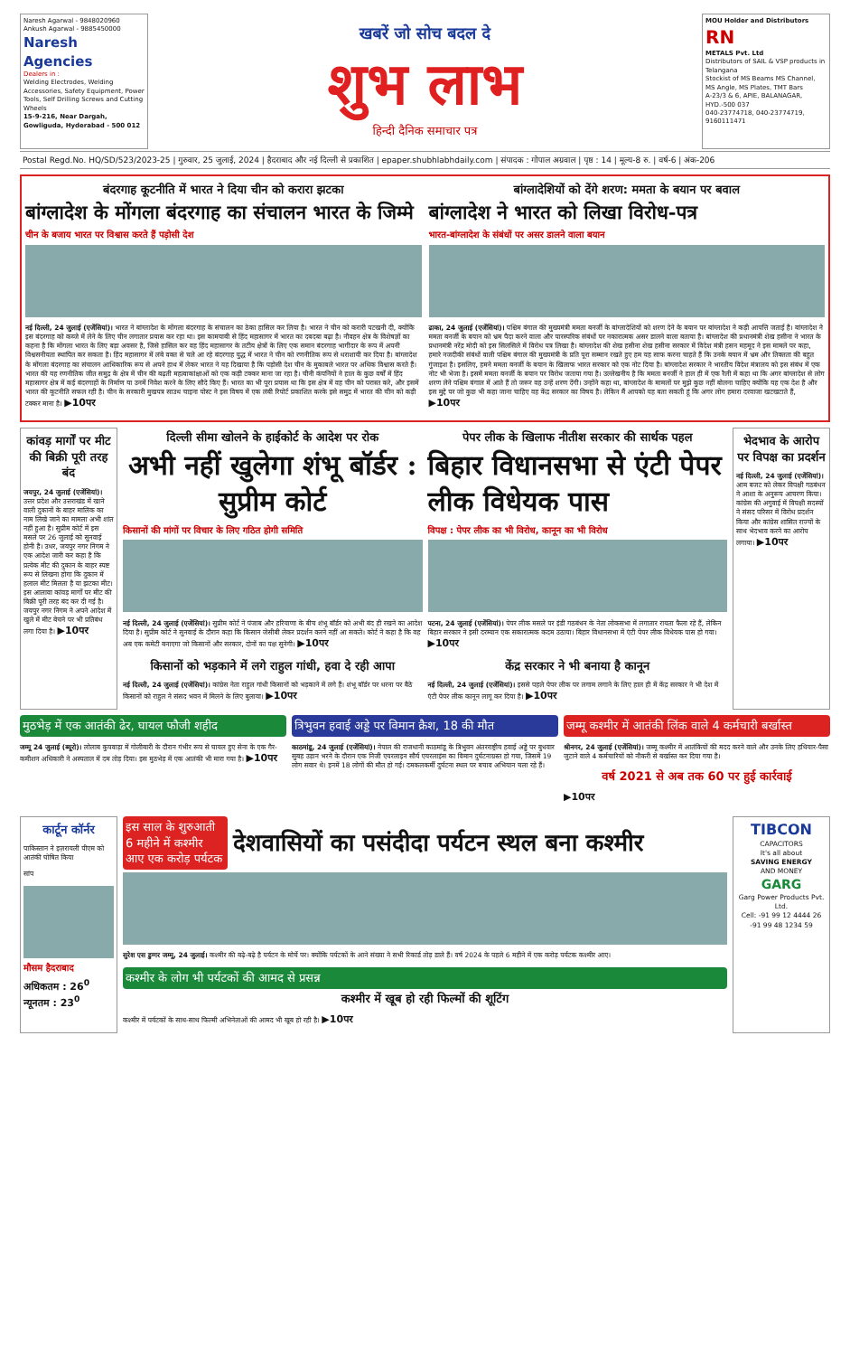Naresh Agarwal - 9848020960
Ankush Agarwal - 9885450000
Naresh Agencies
Dealers in :
Welding Electrodes, Welding Accessories, Safety Equipment, Power Tools, Self Drilling Screws and Cutting Wheels
15-9-216, Near Dargah, Gowliguda, Hyderabad - 500 012
खबरें जो सोच बदल दे
शुभ लाभ
हिन्दी दैनिक समाचार पत्र
MOU Holder and Distributors
RN
METALS Pvt. Ltd
Distributors of SAIL & VSP products in Telangana
Stockist of MS Beams MS Channel, MS Angle, MS Plates, TMT Bars
A-23/3 & 6, APIE, BALANAGAR, HYD.-500 037
040-23774718, 040-23774719, 9160111471
Postal Regd.No. HQ/SD/523/2023-25 | गुरुवार, 25 जुलाई, 2024 | हैदराबाद और नई दिल्ली से प्रकाशित | epaper.shubhlabhdaily.com | संपादक : गोपाल अग्रवाल | पृष्ठ : 14 | मूल्य-8 रु. | वर्ष-6 | अंक-206
बंदरगाह कूटनीति में भारत ने दिया चीन को करारा झटका
बांग्लादेश के मोंगला बंदरगाह का संचालन भारत के जिम्मे
चीन के बजाय भारत पर विश्वास करते हैं पड़ोसी देश
नई दिल्ली, 24 जुलाई (एजेंसियां)। भारत ने बांग्लादेश के मोंगला बंदरगाह के संचालन का ठेका हासिल कर लिया है। भारत ने चीन को करारी पटखनी दी, क्योंकि इस बंदरगाह को कब्जे में लेने के लिए चीन लगातार प्रयास कर रहा था। इस कामयाबी से हिंद महासागर में भारत का दबदबा बढ़ा है। नौवहन क्षेत्र के विशेषज्ञों का कहना है कि मोंगला भारत के लिए बड़ा अवसर है, जिसे हासिल कर वह हिंद महासागर के तटीय क्षेत्रों के लिए एक समान बंदरगाह भागीदार के रूप में अपनी विश्वसनीयता स्थापित कर सकता है। हिंद महासागर में लंबे वक्त से चले आ रहे बंदरगाह युद्ध में भारत ने चीन को रणनीतिक रूप से धराशायी कर दिया है। बांग्लादेश के मोंगला बंदरगाह का संचालन आधिकारिक रूप से अपने हाथ में लेकर भारत ने यह दिखाया है कि पड़ोसी देश चीन के मुकाबले भारत पर अधिक विश्वास करते हैं। भारत की यह रणनीतिक जीत समुद्र के क्षेत्र में चीन की बढ़ती महत्वाकांक्षाओं को एक कड़ी टक्कर माना जा रहा है। चीनी कंपनियों ने हाल के कुछ वर्षों में हिंद महासागर क्षेत्र में कई बंदरगाहों के निर्माण या उनमें निवेश करने के लिए सौदे किए हैं। भारत का भी पूरा प्रयास था कि इस क्षेत्र में वह चीन को परास्त करे, और इसमें भारत की कूटनीति सफल रही है। चीन के सरकारी मुखपत्र साउथ चाइना पोस्ट ने इस विषय में एक लंबी रिपोर्ट प्रकाशित करके इसे समुद्र में भारत की चीन को कड़ी टक्कर माना है। ▶10पर
बांग्लादेशियों को देंगे शरण: ममता के बयान पर बवाल
बांग्लादेश ने भारत को लिखा विरोध-पत्र
भारत-बांग्लादेश के संबंधों पर असर डालने वाला बयान
ढाका, 24 जुलाई (एजेंसियां)। पश्चिम बंगाल की मुख्यमंत्री ममता बनर्जी के बांग्लादेशियों को शरण देने के बयान पर बांग्लादेश ने कड़ी आपत्ति जताई है। बांग्लादेश ने ममता बनर्जी के बयान को भ्रम पैदा करने वाला और पारस्परिक संबंधों पर नकारात्मक असर डालने वाला बताया है। बांग्लादेश की प्रधानमंत्री शेख हसीना ने भारत के प्रधानमंत्री नरेंद्र मोदी को इस सिलसिले में विरोध पत्र लिखा है। बांग्लादेश की शेख हसीना शेख हसीना सरकार में विदेश मंत्री हसन महमूद ने इस मामले पर कहा, हमारे नजदीकी संबंधों वाली पश्चिम बंगाल की मुख्यमंत्री के प्रति पूरा सम्मान रखते हुए हम यह साफ करना चाहते हैं कि उनके बयान में भ्रम और तिक्तता की बहुत गुंजाइश है। इसलिए, हमने ममता बनर्जी के बयान के खिलाफ भारत सरकार को एक नोट दिया है। बांग्लादेश सरकार ने भारतीय विदेश मंत्रालय को इस संबंध में एक नोट भी भेजा है। इसमें ममता बनर्जी के बयान पर विरोध जताया गया है। उल्लेखनीय है कि ममता बनर्जी ने हाल ही में एक रैली में कहा था कि अगर बांग्लादेश से लोग शरण लेने पश्चिम बंगाल में आते हैं तो जरूर वह उन्हें शरण देंगी। उन्होंने कहा था, बांग्लादेश के मामलों पर मुझे कुछ नहीं बोलना चाहिए क्योंकि यह एक देश है और इस मुद्दे पर जो कुछ भी कहा जाना चाहिए वह केंद्र सरकार का विषय है। लेकिन मैं आपको यह बता सकती हूं कि अगर लोग हमारा दरवाजा खटखटाते हैं, ▶10पर
कांवड़ मार्गों पर मीट की बिक्री पूरी तरह बंद
जयपुर, 24 जुलाई (एजेंसियां)। उत्तर प्रदेश और उत्तराखंड में खाने वाली दुकानों के बाहर मालिक का नाम लिखे जाने का मामला अभी शांत नहीं हुआ है। सुप्रीम कोर्ट में इस मसले पर 26 जुलाई को सुनवाई होनी है। उधर, जयपुर नगर निगम ने एक आदेश जारी कर कहा है कि प्रत्येक मीट की दुकान के बाहर स्पष्ट रूप से लिखना होगा कि दुकान में हलाल मीट मिलता है या झटका मीट। इस आलावा कांवड़ मार्गों पर मीट की बिक्री पूरी तरह बंद कर दी गई है। जयपुर नगर निगम ने अपने आदेश में खुले में मीट बेचने पर भी प्रतिबंध लगा दिया है। ▶10पर
दिल्ली सीमा खोलने के हाईकोर्ट के आदेश पर रोक
अभी नहीं खुलेगा शंभू बॉर्डर : सुप्रीम कोर्ट
किसानों की मांगों पर विचार के लिए गठित होगी समिति
नई दिल्ली, 24 जुलाई (एजेंसियां)। सुप्रीम कोर्ट ने पंजाब और हरियाणा के बीच शंभू बॉर्डर को अभी बंद ही रखने का आदेश दिया है। सुप्रीम कोर्ट ने सुनवाई के दौरान कहा कि किसान जेसीबी लेकर प्रदर्शन करने नहीं आ सकते। कोर्ट ने कहा है कि वह अब एक कमेटी बनाएगा जो किसानों और सरकार, दोनों का पक्ष सुनेगी। ▶10पर
किसानों को भड़काने में लगे राहुल गांधी, हवा दे रही आपा
नई दिल्ली, 24 जुलाई (एजेंसियां)। कांग्रेस नेता राहुल गांधी किसानों को भड़काने में लगे हैं। शंभू बॉर्डर पर धरना पर बैठे किसानों को राहुल ने संसद भवन में मिलने के लिए बुलाया। ▶10पर
पेपर लीक के खिलाफ नीतीश सरकार की सार्थक पहल
बिहार विधानसभा से एंटी पेपर लीक विधेयक पास
विपक्ष : पेपर लीक का भी विरोध, कानून का भी विरोध
पटना, 24 जुलाई (एजेंसियां)। पेपर लीक मसले पर इंडी गठबंधन के नेता लोकसभा में लगातार रायता फैला रहे हैं, लेकिन बिहार सरकार ने इसी दरम्यान एक सकारात्मक कदम उठाया। बिहार विधानसभा में एंटी पेपर लीक विधेयक पास हो गया। ▶10पर
केंद्र सरकार ने भी बनाया है कानून
नई दिल्ली, 24 जुलाई (एजेंसियां)। इससे पहले पेपर लीक पर लगाम लगाने के लिए हाल ही में केंद्र सरकार ने भी देश में एंटी पेपर लीक कानून लागू कर दिया है। ▶10पर
भेदभाव के आरोप पर विपक्ष का प्रदर्शन
नई दिल्ली, 24 जुलाई (एजेंसियां)। आम बजट को लेकर विपक्षी गठबंधन ने आशा के अनुरूप आचरण किया। कांग्रेस की अगुवाई में विपक्षी सदस्यों ने संसद परिसर में विरोध प्रदर्शन किया और कांग्रेस शासित राज्यों के साथ भेदभाव करने का आरोप लगाया। ▶10पर
मुठभेड़ में एक आतंकी ढेर, घायल फौजी शहीद
जम्मू 24 जुलाई (ब्यूरो)। लोलाब कुपवाड़ा में गोलीबारी के दौरान गंभीर रूप से घायल हुए सेना के एक गैर-कमीशन अधिकारी ने अस्पताल में दम तोड़ दिया। इस मुठभेड़ में एक आतंकी भी मारा गया है। ▶10पर
त्रिभुवन हवाई अड्डे पर विमान क्रैश, 18 की मौत
काठमांडू, 24 जुलाई (एजेंसियां)। नेपाल की राजधानी काठमांडू के त्रिभुवन अंतरराष्ट्रीय हवाई अड्डे पर बुधवार सुबह उड़ान भरने के दौरान एक निजी एयरलाइन सौर्य एयरलाइंस का विमान दुर्घटनाग्रस्त हो गया, जिसमें 19 लोग सवार थे। इनमें 18 लोगों की मौत हो गई। दमकलकर्मी दुर्घटना स्थल पर बचाव अभियान चला रहे हैं।
जम्मू कश्मीर में आतंकी लिंक वाले 4 कर्मचारी बर्खास्त
श्रीनगर, 24 जुलाई (एजेंसियां)। जम्मू कश्मीर में आतंकियों की मदद करने वाले और उनके लिए हथियार-पैसा जुटाने वाले 4 कर्मचारियों को नौकरी से बर्खास्त कर दिया गया है।
वर्ष 2021 से अब तक 60 पर हुई कार्रवाई
▶10पर
कार्टून कॉर्नर
पाकिस्तान ने इज़रायली पीएम को आतंकी घोषित किया
सांप
मौसम हैदराबाद
अधिकतम : 26<sup>0</sup>
न्यूनतम : 23<sup>0</sup>
इस साल के शुरुआती 6 महीने में कश्मीर आए एक करोड़ पर्यटक
देशवासियों का पसंदीदा पर्यटन स्थल बना कश्मीर
सुरेश एस डुग्गर जम्मू, 24 जुलाई। कश्मीर की बढ़े-बढ़े है पर्यटन के मोर्चे पर। क्योंकि पर्यटकों के आने संख्या ने सभी रिकार्ड तोड़ डाले हैं। वर्ष 2024 के पहले 6 महीने में एक करोड़ पर्यटक कश्मीर आए।
कश्मीर के लोग भी पर्यटकों की आमद से प्रसन्न
कश्मीर में खूब हो रही फिल्मों की शूटिंग
कश्मीर में पर्यटकों के साथ-साथ फिल्मी अभिनेताओं की आमद भी खूब हो रही है। ▶10पर
TIBCON
CAPACITORS
It's all about
SAVING ENERGY
AND MONEY
GARG
Garg Power Products Pvt. Ltd.
Cell: -91 99 12 4444 26
-91 99 48 1234 59